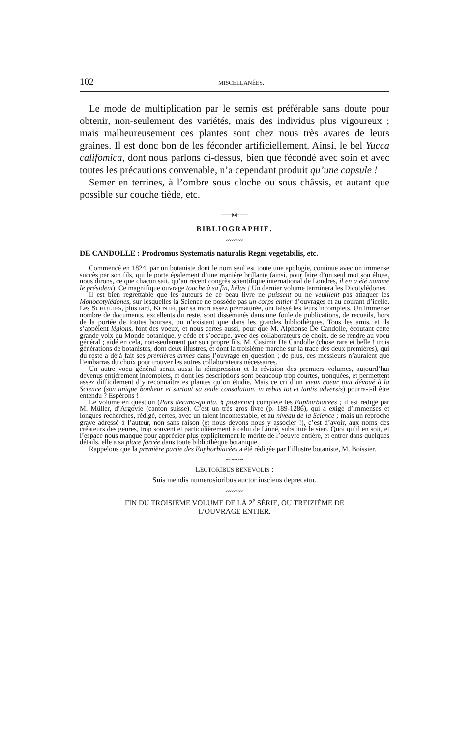102 MISCELLANÉES.
Le mode de multiplication par le semis est préférable sans doute pour obtenir, non-seulement des variétés, mais des individus plus vigoureux ; mais malheureusement ces plantes sont chez nous très avares de leurs graines. Il est donc bon de les féconder artificiellement. Ainsi, le bel Yucca califomica, dont nous parlons ci-dessus, bien que fécondé avec soin et avec toutes les précautions convenable, n’a cependant produit qu’une capsule !
Semer en terrines, à l’ombre sous cloche ou sous châssis, et autant que possible sur couche tiède, etc.
━━━⋈━━━
BIBLIOGRAPHIE.
〰〰〰
DE CANDOLLE : Prodromus Systematis naturalis Regni vegetabilis, etc.
Commencé en 1824, par un botaniste dont le nom seul est toute une apologie, continue avec un immense succès par son fils, qui le porte également d’une manière brillante (ainsi, pour faire d’un seul mot son éloge, nous dirons, ce que chacun sait, qu’au récent congrès scientifique international de Londres, il en a été nommé le président). Ce magnifique ouvrage touche à sa fin, hélas ! Un dernier volume terminera les Dicotylédones.
Il est bien regrettable que les auteurs de ce beau livre ne puissent ou ne veuillent pas attaquer les Monocotylédones, sur lesquelles la Science ne possède pas un corps entier d’ouvrages et au courant d’icelle. Les SCHULTES, plus tard, KUNTH, par sa mort assez prématurée, ont laissé les leurs incomplets. Un immense nombre de documents, excellents du reste, sont disséminés dans une foule de publications, de recueils, hors de la portée de toutes bourses, ou n’existant que dans les grandes bibliothèques. Tous les amis, et ils s’appèlent légions, font des voeux, et nous certes aussi, pour que M. Alphonse De Candolle, écoutant cette grande voix du Monde botanique, y cède et s’occupe, avec des collaborateurs de choix, de se rendre au voeu général ; aidé en cela, non-seulement par son propre fils, M. Casimir De Candolle (chose rare et belle ! trois générations de botanistes, dont deux illustres, et dont la troisième marche sur la trace des deux premières), qui du reste a déjà fait ses premières armes dans l’ouvrage en question ; de plus, ces messieurs n’auraient que l’embarras du choix pour trouver les autres collaborateurs nécessaires.
Un autre voeu général serait aussi la réimpression et la révision des premiers volumes, aujourd’hui devenus entièrement incomplets, et dont les descriptions sont beaucoup trop courtes, tronquées, et permettent assez difficilement d’y reconnaître es plantes qu’on étudie. Mais ce cri d’un vieux coeur tout dévoué à la Science (son unique bonheur et surtout sa seule consolation, in rebus tot et tantis adversis) pourra-t-il être entendu ? Espérons !
Le volume en question (Pars decima-quinta, § posterior) complète les Euphorbiacées ; il est rédigé par M. Müller, d’Argovie (canton suisse). C’est un très gros livre (p. 189-1286), qui a exigé d’immenses et longues recherches, rédigé, certes, avec un talent incontestable, et au niveau de la Science ; mais un reproche grave adressé à l’auteur, non sans raison (et nous devons nous y associer !), c’est d’avoir, aux noms des créateurs des genres, trop souvent et particulièrement à celui de Linné, substitué le sien. Quoi qu’il en soit, et l’espace nous manque pour apprécier plus explicitement le mérite de l’oeuvre entière, et entrer dans quelques détails, elle a sa place forcée dans toute bibliothèque botanique.
Rappelons que la première partie des Euphorbiacées a été rédigée par l’illustre botaniste, M. Boissier.
〰〰〰
LECTORIBUS BENEVOLIS :
Suis mendis numerosioribus auctor insciens deprecatur.
〰〰〰
FIN DU TROISIÈME VOLUME DE LÀ 2<sup>e</sup> SÉRIE, OU TREIZIÈME DE
L’OUVRAGE ENTIER.